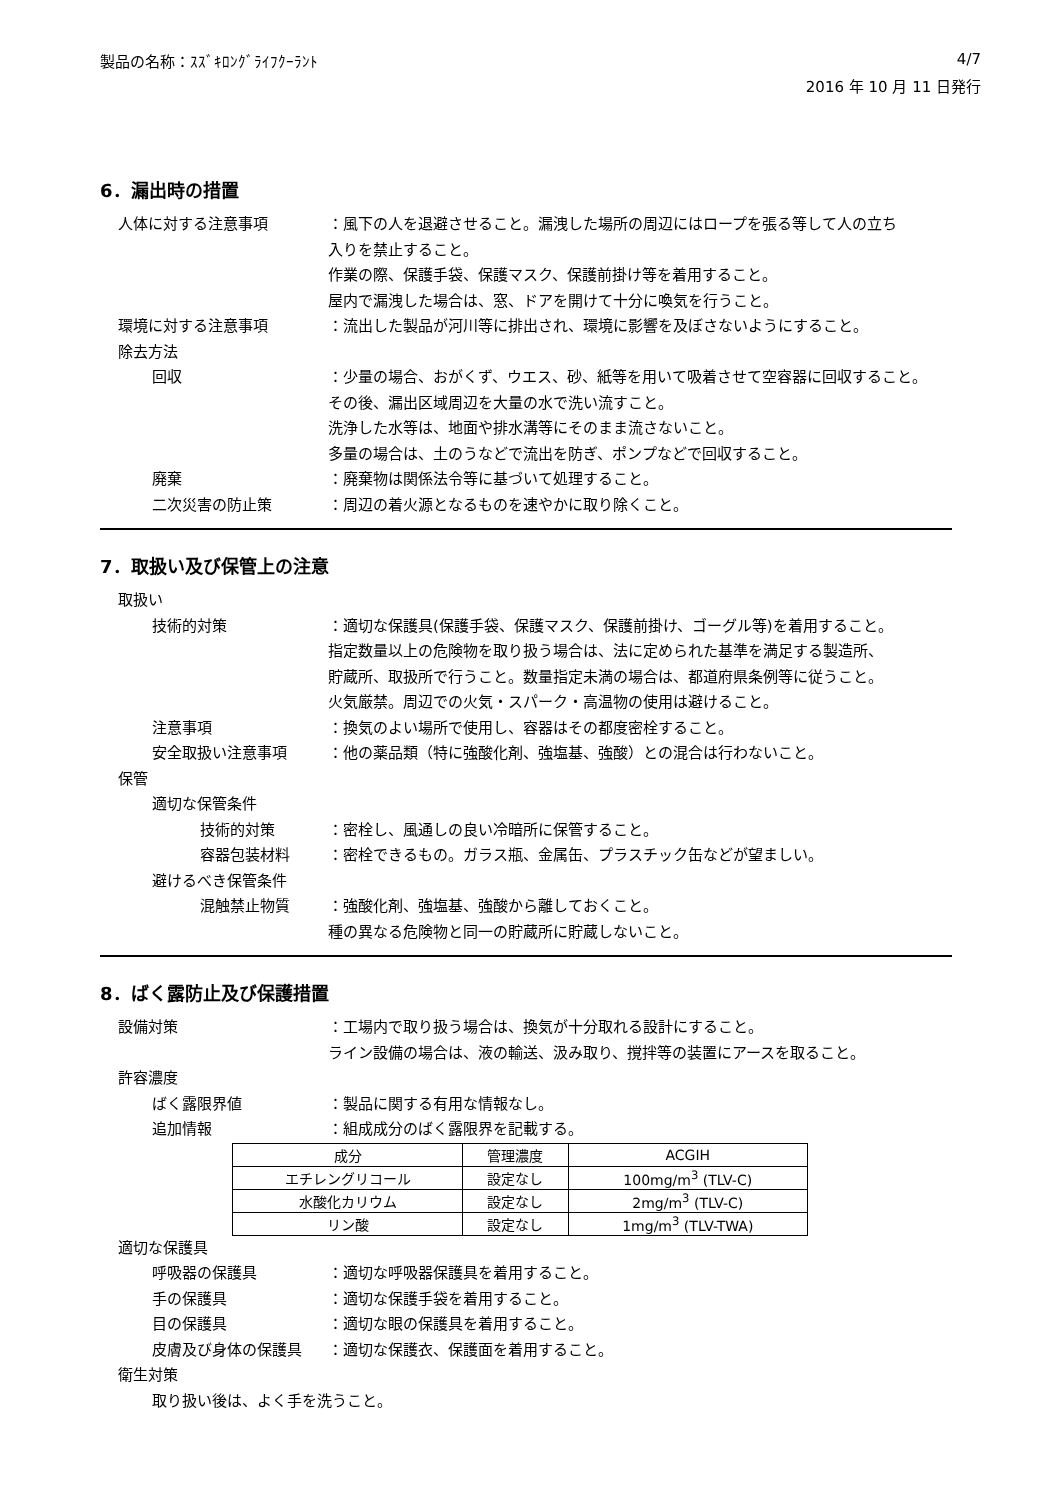製品の名称：ｽｽﾞｷﾛﾝｸﾞﾗｲﾌｸｰﾗﾝﾄ 4/7
2016 年 10 月 11 日発行
6．漏出時の措置
人体に対する注意事項 ：風下の人を退避させること。漏洩した場所の周辺にはロープを張る等して人の立ち
入りを禁止すること。
作業の際、保護手袋、保護マスク、保護前掛け等を着用すること。
屋内で漏洩した場合は、窓、ドアを開けて十分に喚気を行うこと。
環境に対する注意事項 ：流出した製品が河川等に排出され、環境に影響を及ぼさないようにすること。
除去方法
回収 ：少量の場合、おがくず、ウエス、砂、紙等を用いて吸着させて空容器に回収すること。
その後、漏出区域周辺を大量の水で洗い流すこと。
洗浄した水等は、地面や排水溝等にそのまま流さないこと。
多量の場合は、土のうなどで流出を防ぎ、ポンプなどで回収すること。
廃棄 ：廃棄物は関係法令等に基づいて処理すること。
二次災害の防止策 ：周辺の着火源となるものを速やかに取り除くこと。
7．取扱い及び保管上の注意
取扱い
技術的対策 ：適切な保護具(保護手袋、保護マスク、保護前掛け、ゴーグル等)を着用すること。
指定数量以上の危険物を取り扱う場合は、法に定められた基準を満足する製造所、
貯蔵所、取扱所で行うこと。数量指定未満の場合は、都道府県条例等に従うこと。
火気厳禁。周辺での火気・スパーク・高温物の使用は避けること。
注意事項 ：換気のよい場所で使用し、容器はその都度密栓すること。
安全取扱い注意事項 ：他の薬品類（特に強酸化剤、強塩基、強酸）との混合は行わないこと。
保管
適切な保管条件
技術的対策 ：密栓し、風通しの良い冷暗所に保管すること。
容器包装材料 ：密栓できるもの。ガラス瓶、金属缶、プラスチック缶などが望ましい。
避けるべき保管条件
混触禁止物質 ：強酸化剤、強塩基、強酸から離しておくこと。
種の異なる危険物と同一の貯蔵所に貯蔵しないこと。
8．ばく露防止及び保護措置
設備対策 ：工場内で取り扱う場合は、換気が十分取れる設計にすること。
ライン設備の場合は、液の輸送、汲み取り、撹拌等の装置にアースを取ること。
許容濃度
ばく露限界値 ：製品に関する有用な情報なし。
追加情報 ：組成成分のばく露限界を記載する。
| 成分 | 管理濃度 | ACGIH |
| エチレングリコール | 設定なし | 100mg/m<sup>3</sup> (TLV-C) |
| 水酸化カリウム | 設定なし | 2mg/m<sup>3</sup> (TLV-C) |
| リン酸 | 設定なし | 1mg/m<sup>3</sup> (TLV-TWA) |
適切な保護具
呼吸器の保護具 ：適切な呼吸器保護具を着用すること。
手の保護具 ：適切な保護手袋を着用すること。
目の保護具 ：適切な眼の保護具を着用すること。
皮膚及び身体の保護具 ：適切な保護衣、保護面を着用すること。
衛生対策
取り扱い後は、よく手を洗うこと。